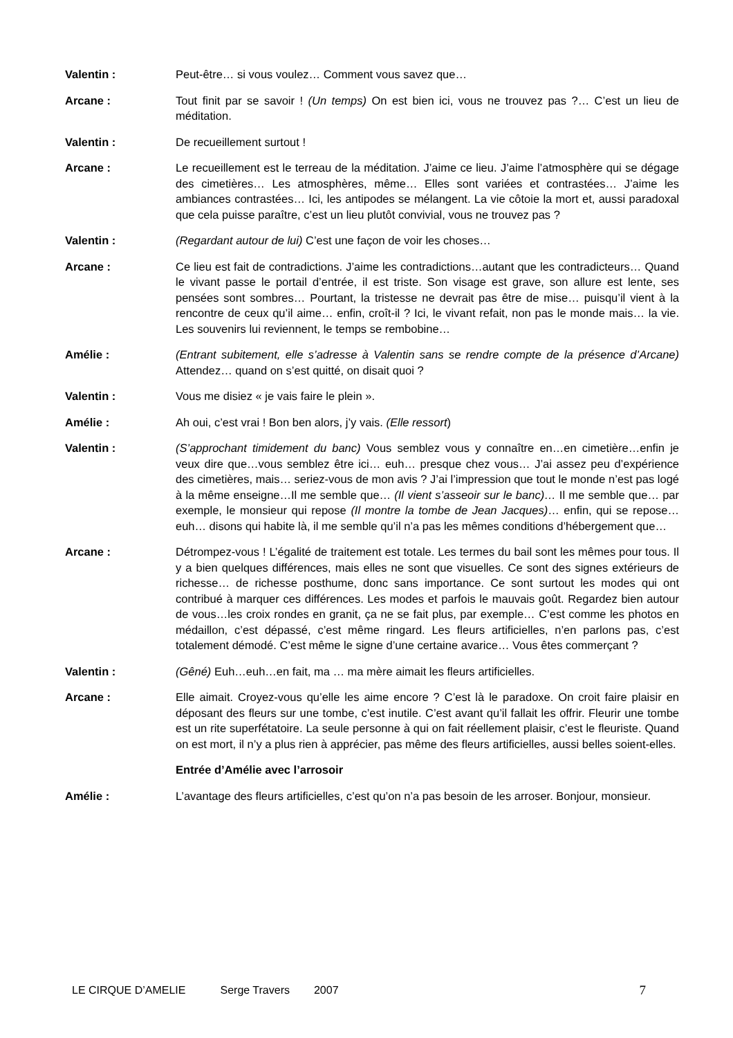Valentin : Peut-être… si vous voulez… Comment vous savez que…
Arcane : Tout finit par se savoir ! (Un temps) On est bien ici, vous ne trouvez pas ?… C’est un lieu de méditation.
Valentin : De recueillement surtout !
Arcane : Le recueillement est le terreau de la méditation. J’aime ce lieu. J’aime l’atmosphère qui se dégage des cimetières… Les atmosphères, même… Elles sont variées et contrastées… J’aime les ambiances contrastées… Ici, les antipodes se mélangent. La vie côtoie la mort et, aussi paradoxal que cela puisse paraître, c’est un lieu plutôt convivial, vous ne trouvez pas ?
Valentin : (Regardant autour de lui) C’est une façon de voir les choses…
Arcane : Ce lieu est fait de contradictions. J’aime les contradictions…autant que les contradicteurs… Quand le vivant passe le portail d’entrée, il est triste. Son visage est grave, son allure est lente, ses pensées sont sombres… Pourtant, la tristesse ne devrait pas être de mise… puisqu’il vient à la rencontre de ceux qu’il aime… enfin, croît-il ? Ici, le vivant refait, non pas le monde mais… la vie. Les souvenirs lui reviennent, le temps se rembobine…
Amélie : (Entrant subitement, elle s’adresse à Valentin sans se rendre compte de la présence d’Arcane) Attendez… quand on s’est quitté, on disait quoi ?
Valentin : Vous me disiez « je vais faire le plein ».
Amélie : Ah oui, c’est vrai ! Bon ben alors, j’y vais. (Elle ressort)
Valentin : (S’approchant timidement du banc) Vous semblez vous y connaître en…en cimetière…enfin je veux dire que…vous semblez être ici… euh… presque chez vous… J’ai assez peu d’expérience des cimetières, mais… seriez-vous de mon avis ? J’ai l’impression que tout le monde n’est pas logé à la même enseigne…Il me semble que… (Il vient s’asseoir sur le banc)… Il me semble que… par exemple, le monsieur qui repose (Il montre la tombe de Jean Jacques)… enfin, qui se repose… euh… disons qui habite là, il me semble qu’il n’a pas les mêmes conditions d’hébergement que…
Arcane : Détrompez-vous ! L’égalité de traitement est totale. Les termes du bail sont les mêmes pour tous. Il y a bien quelques différences, mais elles ne sont que visuelles. Ce sont des signes extérieurs de richesse… de richesse posthume, donc sans importance. Ce sont surtout les modes qui ont contribué à marquer ces différences. Les modes et parfois le mauvais goût. Regardez bien autour de vous…les croix rondes en granit, ça ne se fait plus, par exemple… C’est comme les photos en médaillon, c’est dépassé, c’est même ringard. Les fleurs artificielles, n’en parlons pas, c’est totalement démodé. C’est même le signe d’une certaine avarice… Vous êtes commerçant ?
Valentin : (Gêné) Euh…euh…en fait, ma … ma mère aimait les fleurs artificielles.
Arcane : Elle aimait. Croyez-vous qu’elle les aime encore ? C’est là le paradoxe. On croit faire plaisir en déposant des fleurs sur une tombe, c’est inutile. C’est avant qu’il fallait les offrir. Fleurir une tombe est un rite superfétatoire. La seule personne à qui on fait réellement plaisir, c’est le fleuriste. Quand on est mort, il n’y a plus rien à apprécier, pas même des fleurs artificielles, aussi belles soient-elles.
Entrée d’Amélie avec l’arrosoir
Amélie : L’avantage des fleurs artificielles, c’est qu’on n’a pas besoin de les arroser. Bonjour, monsieur.
LE CIRQUE D’AMELIE Serge Travers 2007 7